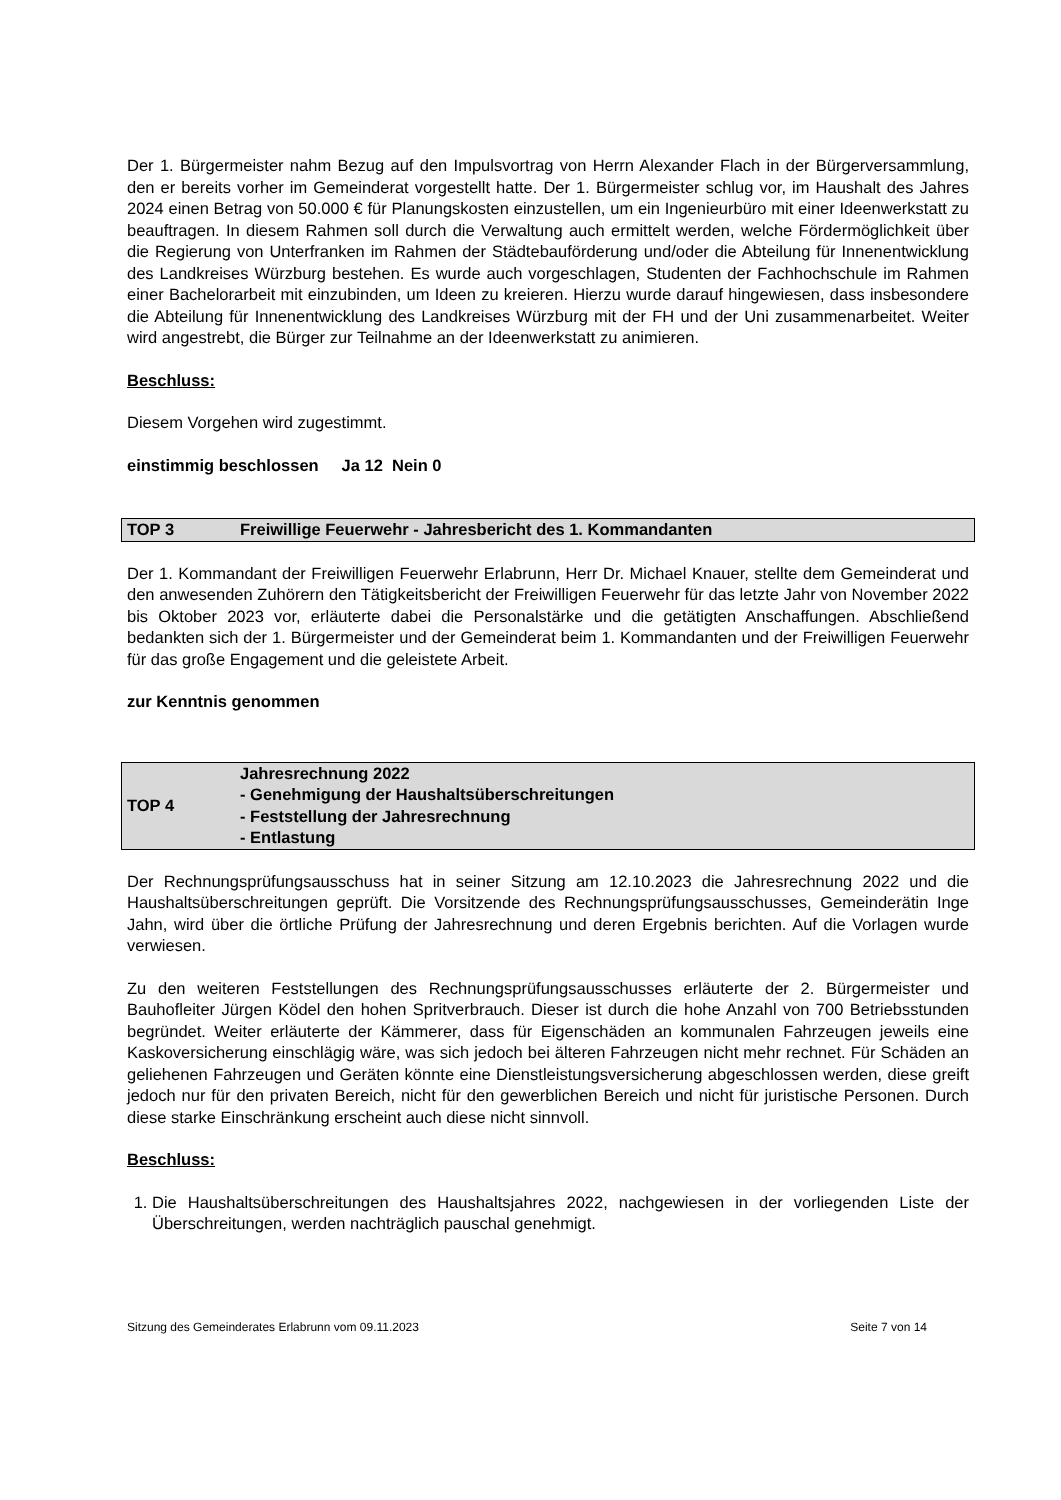Der 1. Bürgermeister nahm Bezug auf den Impulsvortrag von Herrn Alexander Flach in der Bürgerversammlung, den er bereits vorher im Gemeinderat vorgestellt hatte. Der 1. Bürgermeister schlug vor, im Haushalt des Jahres 2024 einen Betrag von 50.000 € für Planungskosten einzustellen, um ein Ingenieurbüro mit einer Ideenwerkstatt zu beauftragen. In diesem Rahmen soll durch die Verwaltung auch ermittelt werden, welche Fördermöglichkeit über die Regierung von Unterfranken im Rahmen der Städtebauförderung und/oder die Abteilung für Innenentwicklung des Landkreises Würzburg bestehen. Es wurde auch vorgeschlagen, Studenten der Fachhochschule im Rahmen einer Bachelorarbeit mit einzubinden, um Ideen zu kreieren. Hierzu wurde darauf hingewiesen, dass insbesondere die Abteilung für Innenentwicklung des Landkreises Würzburg mit der FH und der Uni zusammenarbeitet. Weiter wird angestrebt, die Bürger zur Teilnahme an der Ideenwerkstatt zu animieren.
Beschluss:
Diesem Vorgehen wird zugestimmt.
einstimmig beschlossen Ja 12 Nein 0
TOP 3 Freiwillige Feuerwehr - Jahresbericht des 1. Kommandanten
Der 1. Kommandant der Freiwilligen Feuerwehr Erlabrunn, Herr Dr. Michael Knauer, stellte dem Gemeinderat und den anwesenden Zuhörern den Tätigkeitsbericht der Freiwilligen Feuerwehr für das letzte Jahr von November 2022 bis Oktober 2023 vor, erläuterte dabei die Personalstärke und die getätigten Anschaffungen. Abschließend bedankten sich der 1. Bürgermeister und der Gemeinderat beim 1. Kommandanten und der Freiwilligen Feuerwehr für das große Engagement und die geleistete Arbeit.
zur Kenntnis genommen
TOP 4 Jahresrechnung 2022
- Genehmigung der Haushaltsüberschreitungen
- Feststellung der Jahresrechnung
- Entlastung
Der Rechnungsprüfungsausschuss hat in seiner Sitzung am 12.10.2023 die Jahresrechnung 2022 und die Haushaltsüberschreitungen geprüft. Die Vorsitzende des Rechnungsprüfungsausschusses, Gemeinderätin Inge Jahn, wird über die örtliche Prüfung der Jahresrechnung und deren Ergebnis berichten. Auf die Vorlagen wurde verwiesen.
Zu den weiteren Feststellungen des Rechnungsprüfungsausschusses erläuterte der 2. Bürgermeister und Bauhofleiter Jürgen Ködel den hohen Spritverbrauch. Dieser ist durch die hohe Anzahl von 700 Betriebsstunden begründet. Weiter erläuterte der Kämmerer, dass für Eigenschäden an kommunalen Fahrzeugen jeweils eine Kaskoversicherung einschlägig wäre, was sich jedoch bei älteren Fahrzeugen nicht mehr rechnet. Für Schäden an geliehenen Fahrzeugen und Geräten könnte eine Dienstleistungsversicherung abgeschlossen werden, diese greift jedoch nur für den privaten Bereich, nicht für den gewerblichen Bereich und nicht für juristische Personen. Durch diese starke Einschränkung erscheint auch diese nicht sinnvoll.
Beschluss:
1. Die Haushaltsüberschreitungen des Haushaltsjahres 2022, nachgewiesen in der vorliegenden Liste der Überschreitungen, werden nachträglich pauschal genehmigt.
Sitzung des Gemeinderates Erlabrunn vom 09.11.2023 Seite 7 von 14